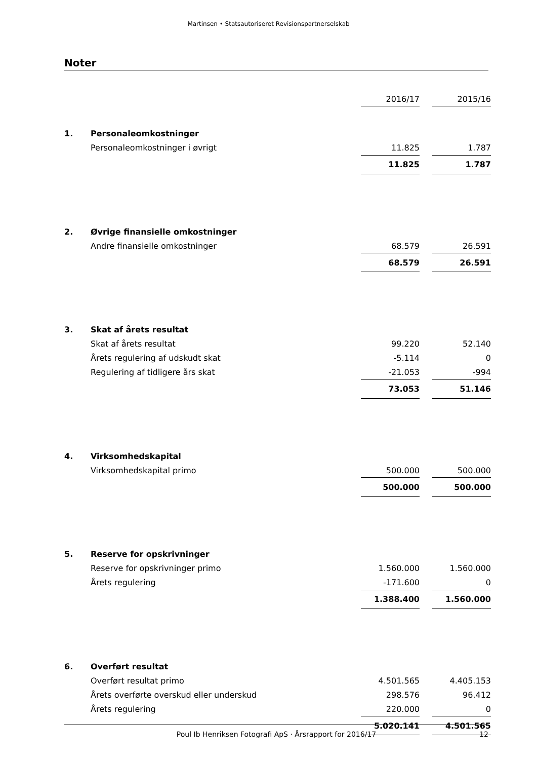Martinsen • Statsautoriseret Revisionspartnerselskab
Noter
| | | 2016/17 | | 2015/16 |
| 1. | Personaleomkostninger | | | |
| | Personaleomkostninger i øvrigt | 11.825 | | 1.787 |
| | | 11.825 | | 1.787 |
| 2. | Øvrige finansielle omkostninger | | | |
| | Andre finansielle omkostninger | 68.579 | | 26.591 |
| | | 68.579 | | 26.591 |
| 3. | Skat af årets resultat | | | |
| | Skat af årets resultat | 99.220 | | 52.140 |
| | Årets regulering af udskudt skat | -5.114 | | 0 |
| | Regulering af tidligere års skat | -21.053 | | -994 |
| | | 73.053 | | 51.146 |
| 4. | Virksomhedskapital | | | |
| | Virksomhedskapital primo | 500.000 | | 500.000 |
| | | 500.000 | | 500.000 |
| 5. | Reserve for opskrivninger | | | |
| | Reserve for opskrivninger primo | 1.560.000 | | 1.560.000 |
| | Årets regulering | -171.600 | | 0 |
| | | 1.388.400 | | 1.560.000 |
| 6. | Overført resultat | | | |
| | Overført resultat primo | 4.501.565 | | 4.405.153 |
| | Årets overførte overskud eller underskud | 298.576 | | 96.412 |
| | Årets regulering | 220.000 | | 0 |
| | | 5.020.141 | | 4.501.565 |
Poul Ib Henriksen Fotografi ApS · Årsrapport for 2016/17 12